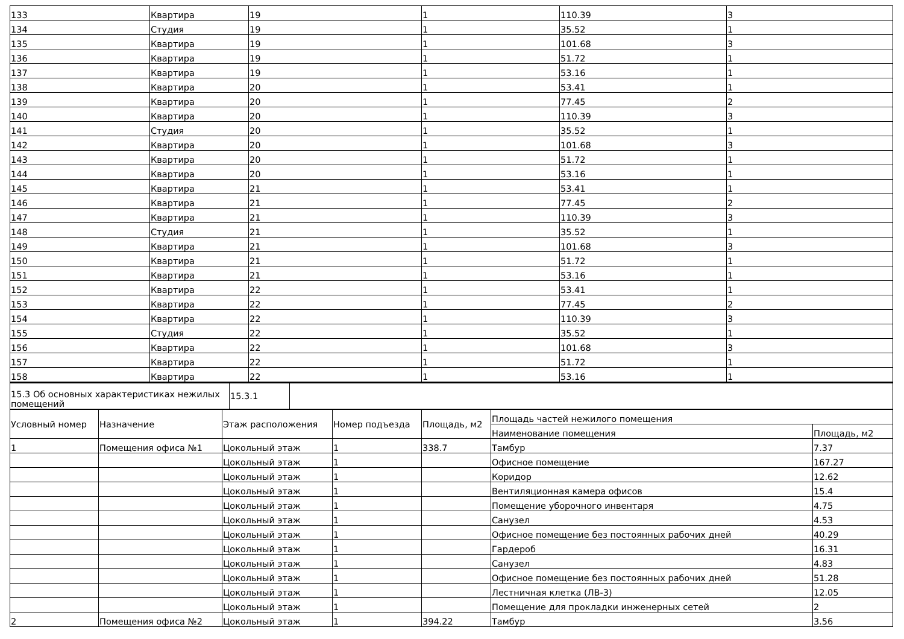| 133 | Квартира | 19 | 1 | 110.39 | 3 |
| 134 | Студия | 19 | 1 | 35.52 | 1 |
| 135 | Квартира | 19 | 1 | 101.68 | 3 |
| 136 | Квартира | 19 | 1 | 51.72 | 1 |
| 137 | Квартира | 19 | 1 | 53.16 | 1 |
| 138 | Квартира | 20 | 1 | 53.41 | 1 |
| 139 | Квартира | 20 | 1 | 77.45 | 2 |
| 140 | Квартира | 20 | 1 | 110.39 | 3 |
| 141 | Студия | 20 | 1 | 35.52 | 1 |
| 142 | Квартира | 20 | 1 | 101.68 | 3 |
| 143 | Квартира | 20 | 1 | 51.72 | 1 |
| 144 | Квартира | 20 | 1 | 53.16 | 1 |
| 145 | Квартира | 21 | 1 | 53.41 | 1 |
| 146 | Квартира | 21 | 1 | 77.45 | 2 |
| 147 | Квартира | 21 | 1 | 110.39 | 3 |
| 148 | Студия | 21 | 1 | 35.52 | 1 |
| 149 | Квартира | 21 | 1 | 101.68 | 3 |
| 150 | Квартира | 21 | 1 | 51.72 | 1 |
| 151 | Квартира | 21 | 1 | 53.16 | 1 |
| 152 | Квартира | 22 | 1 | 53.41 | 1 |
| 153 | Квартира | 22 | 1 | 77.45 | 2 |
| 154 | Квартира | 22 | 1 | 110.39 | 3 |
| 155 | Студия | 22 | 1 | 35.52 | 1 |
| 156 | Квартира | 22 | 1 | 101.68 | 3 |
| 157 | Квартира | 22 | 1 | 51.72 | 1 |
| 158 | Квартира | 22 | 1 | 53.16 | 1 |
| 15.3 Об основных характеристиках нежилых помещений | 15.3.1 | |
| Условный номер | Назначение | Этаж расположения | Номер подъезда | Площадь, м2 | Площадь частей нежилого помещения | |
| --- | --- | --- | --- | --- | --- | --- |
| | | | | | Наименование помещения | Площадь, м2 |
| 1 | Помещения офиса №1 | Цокольный этаж | 1 | 338.7 | Тамбур | 7.37 |
| | | Цокольный этаж | 1 | | Офисное помещение | 167.27 |
| | | Цокольный этаж | 1 | | Коридор | 12.62 |
| | | Цокольный этаж | 1 | | Вентиляционная камера офисов | 15.4 |
| | | Цокольный этаж | 1 | | Помещение уборочного инвентаря | 4.75 |
| | | Цокольный этаж | 1 | | Санузел | 4.53 |
| | | Цокольный этаж | 1 | | Офисное помещение без постоянных рабочих дней | 40.29 |
| | | Цокольный этаж | 1 | | Гардероб | 16.31 |
| | | Цокольный этаж | 1 | | Санузел | 4.83 |
| | | Цокольный этаж | 1 | | Офисное помещение без постоянных рабочих дней | 51.28 |
| | | Цокольный этаж | 1 | | Лестничная клетка (ЛВ-3) | 12.05 |
| | | Цокольный этаж | 1 | | Помещение для прокладки инженерных сетей | 2 |
| 2 | Помещения офиса №2 | Цокольный этаж | 1 | 394.22 | Тамбур | 3.56 |